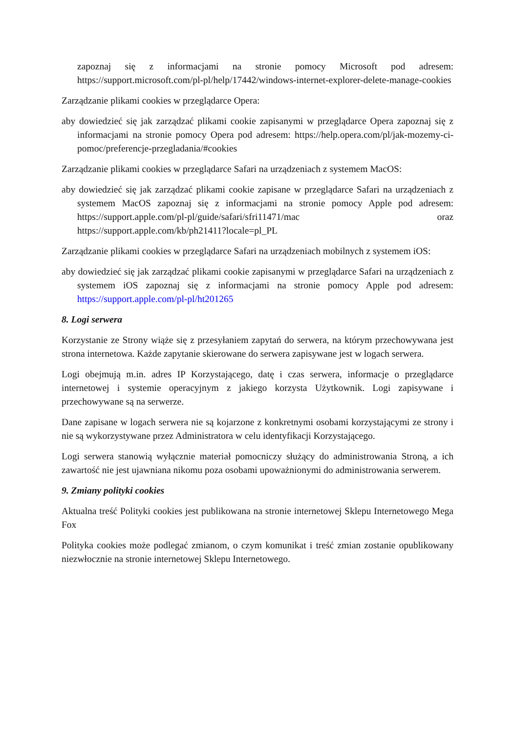zapoznaj się z informacjami na stronie pomocy Microsoft pod adresem: https://support.microsoft.com/pl-pl/help/17442/windows-internet-explorer-delete-manage-cookies
Zarządzanie plikami cookies w przeglądarce Opera:
aby dowiedzieć się jak zarządzać plikami cookie zapisanymi w przeglądarce Opera zapoznaj się z informacjami na stronie pomocy Opera pod adresem: https://help.opera.com/pl/jak-mozemy-ci-pomoc/preferencje-przegladania/#cookies
Zarządzanie plikami cookies w przeglądarce Safari na urządzeniach z systemem MacOS:
aby dowiedzieć się jak zarządzać plikami cookie zapisane w przeglądarce Safari na urządzeniach z systemem MacOS zapoznaj się z informacjami na stronie pomocy Apple pod adresem: https://support.apple.com/pl-pl/guide/safari/sfri11471/mac oraz https://support.apple.com/kb/ph21411?locale=pl_PL
Zarządzanie plikami cookies w przeglądarce Safari na urządzeniach mobilnych z systemem iOS:
aby dowiedzieć się jak zarządzać plikami cookie zapisanymi w przeglądarce Safari na urządzeniach z systemem iOS zapoznaj się z informacjami na stronie pomocy Apple pod adresem: https://support.apple.com/pl-pl/ht201265
8. Logi serwera
Korzystanie ze Strony wiąże się z przesyłaniem zapytań do serwera, na którym przechowywana jest strona internetowa. Każde zapytanie skierowane do serwera zapisywane jest w logach serwera.
Logi obejmują m.in. adres IP Korzystającego, datę i czas serwera, informacje o przeglądarce internetowej i systemie operacyjnym z jakiego korzysta Użytkownik. Logi zapisywane i przechowywane są na serwerze.
Dane zapisane w logach serwera nie są kojarzone z konkretnymi osobami korzystającymi ze strony i nie są wykorzystywane przez Administratora w celu identyfikacji Korzystającego.
Logi serwera stanowią wyłącznie materiał pomocniczy służący do administrowania Stroną, a ich zawartość nie jest ujawniana nikomu poza osobami upoważnionymi do administrowania serwerem.
9. Zmiany polityki cookies
Aktualna treść Polityki cookies jest publikowana na stronie internetowej Sklepu Internetowego Mega Fox
Polityka cookies może podlegać zmianom, o czym komunikat i treść zmian zostanie opublikowany niezwłocznie na stronie internetowej Sklepu Internetowego.